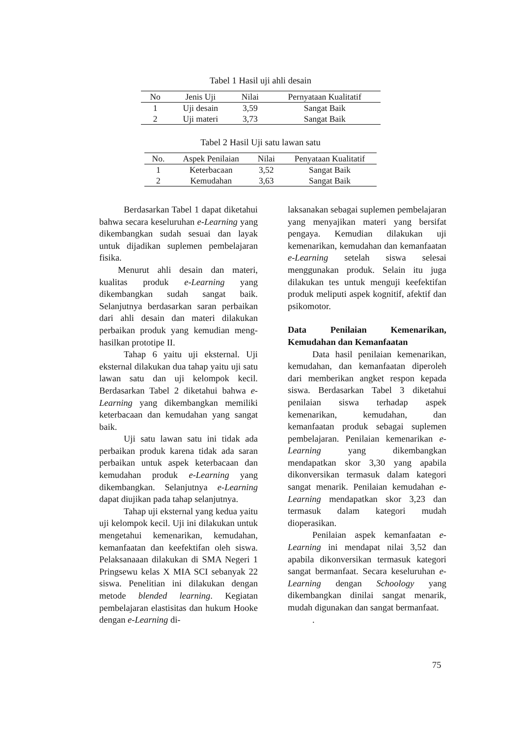Tabel 1 Hasil uji ahli desain
| No | Jenis Uji | Nilai | Pernyataan Kualitatif |
| --- | --- | --- | --- |
| 1 | Uji desain | 3,59 | Sangat Baik |
| 2 | Uji materi | 3,73 | Sangat Baik |
Tabel 2 Hasil Uji satu lawan satu
| No. | Aspek Penilaian | Nilai | Penyataan Kualitatif |
| --- | --- | --- | --- |
| 1 | Keterbacaan | 3,52 | Sangat Baik |
| 2 | Kemudahan | 3,63 | Sangat Baik |
Berdasarkan Tabel 1 dapat diketahui bahwa secara keseluruhan e-Learning yang dikembangkan sudah sesuai dan layak untuk dijadikan suplemen pembelajaran fisika.
Menurut ahli desain dan materi, kualitas produk e-Learning yang dikembangkan sudah sangat baik. Selanjutnya berdasarkan saran perbaikan dari ahli desain dan materi dilakukan perbaikan produk yang kemudian meng-hasilkan prototipe II.
Tahap 6 yaitu uji eksternal. Uji eksternal dilakukan dua tahap yaitu uji satu lawan satu dan uji kelompok kecil. Berdasarkan Tabel 2 diketahui bahwa e-Learning yang dikembangkan memiliki keterbacaan dan kemudahan yang sangat baik.
Uji satu lawan satu ini tidak ada perbaikan produk karena tidak ada saran perbaikan untuk aspek keterbacaan dan kemudahan produk e-Learning yang dikembangkan. Selanjutnya e-Learning dapat diujikan pada tahap selanjutnya.
Tahap uji eksternal yang kedua yaitu uji kelompok kecil. Uji ini dilakukan untuk mengetahui kemenarikan, kemudahan, kemanfaatan dan keefektifan oleh siswa. Pelaksanaaan dilakukan di SMA Negeri 1 Pringsewu kelas X MIA SCI sebanyak 22 siswa. Penelitian ini dilakukan dengan metode blended learning. Kegiatan pembelajaran elastisitas dan hukum Hooke dengan e-Learning di-
laksanakan sebagai suplemen pembelajaran yang menyajikan materi yang bersifat pengaya. Kemudian dilakukan uji kemenarikan, kemudahan dan kemanfaatan e-Learning setelah siswa selesai menggunakan produk. Selain itu juga dilakukan tes untuk menguji keefektifan produk meliputi aspek kognitif, afektif dan psikomotor.
Data Penilaian Kemenarikan, Kemudahan dan Kemanfaatan
Data hasil penilaian kemenarikan, kemudahan, dan kemanfaatan diperoleh dari memberikan angket respon kepada siswa. Berdasarkan Tabel 3 diketahui penilaian siswa terhadap aspek kemenarikan, kemudahan, dan kemanfaatan produk sebagai suplemen pembelajaran. Penilaian kemenarikan e-Learning yang dikembangkan mendapatkan skor 3,30 yang apabila dikonversikan termasuk dalam kategori sangat menarik. Penilaian kemudahan e-Learning mendapatkan skor 3,23 dan termasuk dalam kategori mudah dioperasikan.
Penilaian aspek kemanfaatan e-Learning ini mendapat nilai 3,52 dan apabila dikonversikan termasuk kategori sangat bermanfaat. Secara keseluruhan e-Learning dengan Schoology yang dikembangkan dinilai sangat menarik, mudah digunakan dan sangat bermanfaat.
.
75